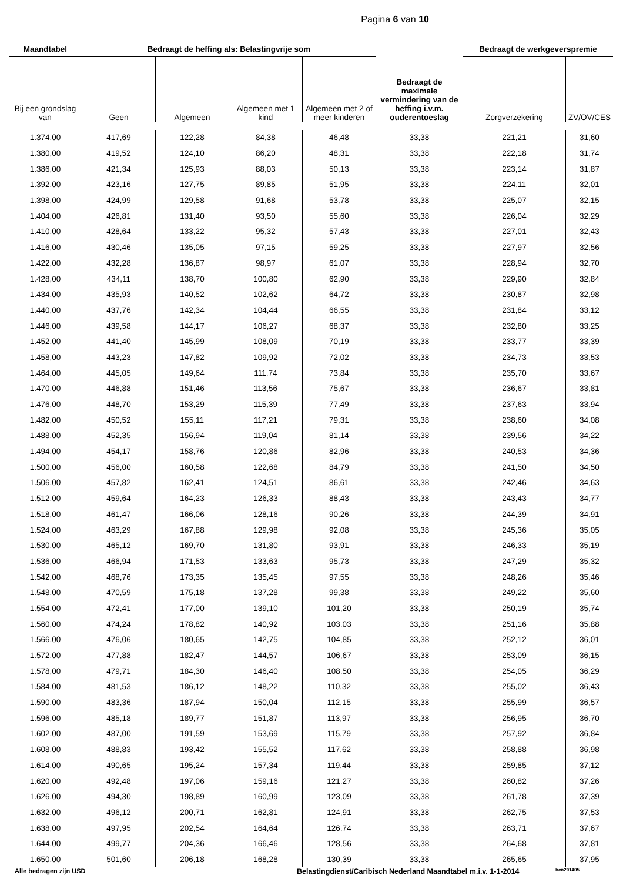Pagina 6 van 10
| Maandtabel | Bedraagt de heffing als: Belastingvrije som | | | | Bedraagt de maximale vermindering van de heffing i.v.m. ouderentoeslag | Bedraagt de werkgeverspremie | |
| --- | --- | --- | --- | --- | --- | --- | --- |
| Bij een grondslag van | Geen | Algemeen | Algemeen met 1 kind | Algemeen met 2 of meer kinderen | | Zorgverzekering | ZV/OV/CES |
| 1.374,00 | 417,69 | 122,28 | 84,38 | 46,48 | 33,38 | 221,21 | 31,60 |
| 1.380,00 | 419,52 | 124,10 | 86,20 | 48,31 | 33,38 | 222,18 | 31,74 |
| 1.386,00 | 421,34 | 125,93 | 88,03 | 50,13 | 33,38 | 223,14 | 31,87 |
| 1.392,00 | 423,16 | 127,75 | 89,85 | 51,95 | 33,38 | 224,11 | 32,01 |
| 1.398,00 | 424,99 | 129,58 | 91,68 | 53,78 | 33,38 | 225,07 | 32,15 |
| 1.404,00 | 426,81 | 131,40 | 93,50 | 55,60 | 33,38 | 226,04 | 32,29 |
| 1.410,00 | 428,64 | 133,22 | 95,32 | 57,43 | 33,38 | 227,01 | 32,43 |
| 1.416,00 | 430,46 | 135,05 | 97,15 | 59,25 | 33,38 | 227,97 | 32,56 |
| 1.422,00 | 432,28 | 136,87 | 98,97 | 61,07 | 33,38 | 228,94 | 32,70 |
| 1.428,00 | 434,11 | 138,70 | 100,80 | 62,90 | 33,38 | 229,90 | 32,84 |
| 1.434,00 | 435,93 | 140,52 | 102,62 | 64,72 | 33,38 | 230,87 | 32,98 |
| 1.440,00 | 437,76 | 142,34 | 104,44 | 66,55 | 33,38 | 231,84 | 33,12 |
| 1.446,00 | 439,58 | 144,17 | 106,27 | 68,37 | 33,38 | 232,80 | 33,25 |
| 1.452,00 | 441,40 | 145,99 | 108,09 | 70,19 | 33,38 | 233,77 | 33,39 |
| 1.458,00 | 443,23 | 147,82 | 109,92 | 72,02 | 33,38 | 234,73 | 33,53 |
| 1.464,00 | 445,05 | 149,64 | 111,74 | 73,84 | 33,38 | 235,70 | 33,67 |
| 1.470,00 | 446,88 | 151,46 | 113,56 | 75,67 | 33,38 | 236,67 | 33,81 |
| 1.476,00 | 448,70 | 153,29 | 115,39 | 77,49 | 33,38 | 237,63 | 33,94 |
| 1.482,00 | 450,52 | 155,11 | 117,21 | 79,31 | 33,38 | 238,60 | 34,08 |
| 1.488,00 | 452,35 | 156,94 | 119,04 | 81,14 | 33,38 | 239,56 | 34,22 |
| 1.494,00 | 454,17 | 158,76 | 120,86 | 82,96 | 33,38 | 240,53 | 34,36 |
| 1.500,00 | 456,00 | 160,58 | 122,68 | 84,79 | 33,38 | 241,50 | 34,50 |
| 1.506,00 | 457,82 | 162,41 | 124,51 | 86,61 | 33,38 | 242,46 | 34,63 |
| 1.512,00 | 459,64 | 164,23 | 126,33 | 88,43 | 33,38 | 243,43 | 34,77 |
| 1.518,00 | 461,47 | 166,06 | 128,16 | 90,26 | 33,38 | 244,39 | 34,91 |
| 1.524,00 | 463,29 | 167,88 | 129,98 | 92,08 | 33,38 | 245,36 | 35,05 |
| 1.530,00 | 465,12 | 169,70 | 131,80 | 93,91 | 33,38 | 246,33 | 35,19 |
| 1.536,00 | 466,94 | 171,53 | 133,63 | 95,73 | 33,38 | 247,29 | 35,32 |
| 1.542,00 | 468,76 | 173,35 | 135,45 | 97,55 | 33,38 | 248,26 | 35,46 |
| 1.548,00 | 470,59 | 175,18 | 137,28 | 99,38 | 33,38 | 249,22 | 35,60 |
| 1.554,00 | 472,41 | 177,00 | 139,10 | 101,20 | 33,38 | 250,19 | 35,74 |
| 1.560,00 | 474,24 | 178,82 | 140,92 | 103,03 | 33,38 | 251,16 | 35,88 |
| 1.566,00 | 476,06 | 180,65 | 142,75 | 104,85 | 33,38 | 252,12 | 36,01 |
| 1.572,00 | 477,88 | 182,47 | 144,57 | 106,67 | 33,38 | 253,09 | 36,15 |
| 1.578,00 | 479,71 | 184,30 | 146,40 | 108,50 | 33,38 | 254,05 | 36,29 |
| 1.584,00 | 481,53 | 186,12 | 148,22 | 110,32 | 33,38 | 255,02 | 36,43 |
| 1.590,00 | 483,36 | 187,94 | 150,04 | 112,15 | 33,38 | 255,99 | 36,57 |
| 1.596,00 | 485,18 | 189,77 | 151,87 | 113,97 | 33,38 | 256,95 | 36,70 |
| 1.602,00 | 487,00 | 191,59 | 153,69 | 115,79 | 33,38 | 257,92 | 36,84 |
| 1.608,00 | 488,83 | 193,42 | 155,52 | 117,62 | 33,38 | 258,88 | 36,98 |
| 1.614,00 | 490,65 | 195,24 | 157,34 | 119,44 | 33,38 | 259,85 | 37,12 |
| 1.620,00 | 492,48 | 197,06 | 159,16 | 121,27 | 33,38 | 260,82 | 37,26 |
| 1.626,00 | 494,30 | 198,89 | 160,99 | 123,09 | 33,38 | 261,78 | 37,39 |
| 1.632,00 | 496,12 | 200,71 | 162,81 | 124,91 | 33,38 | 262,75 | 37,53 |
| 1.638,00 | 497,95 | 202,54 | 164,64 | 126,74 | 33,38 | 263,71 | 37,67 |
| 1.644,00 | 499,77 | 204,36 | 166,46 | 128,56 | 33,38 | 264,68 | 37,81 |
| 1.650,00 | 501,60 | 206,18 | 168,28 | 130,39 | 33,38 | 265,65 | 37,95 |
Alle bedragen zijn USD Belastingdienst/Caribisch Nederland Maandtabel m.i.v. 1-1-2014 bcn201405